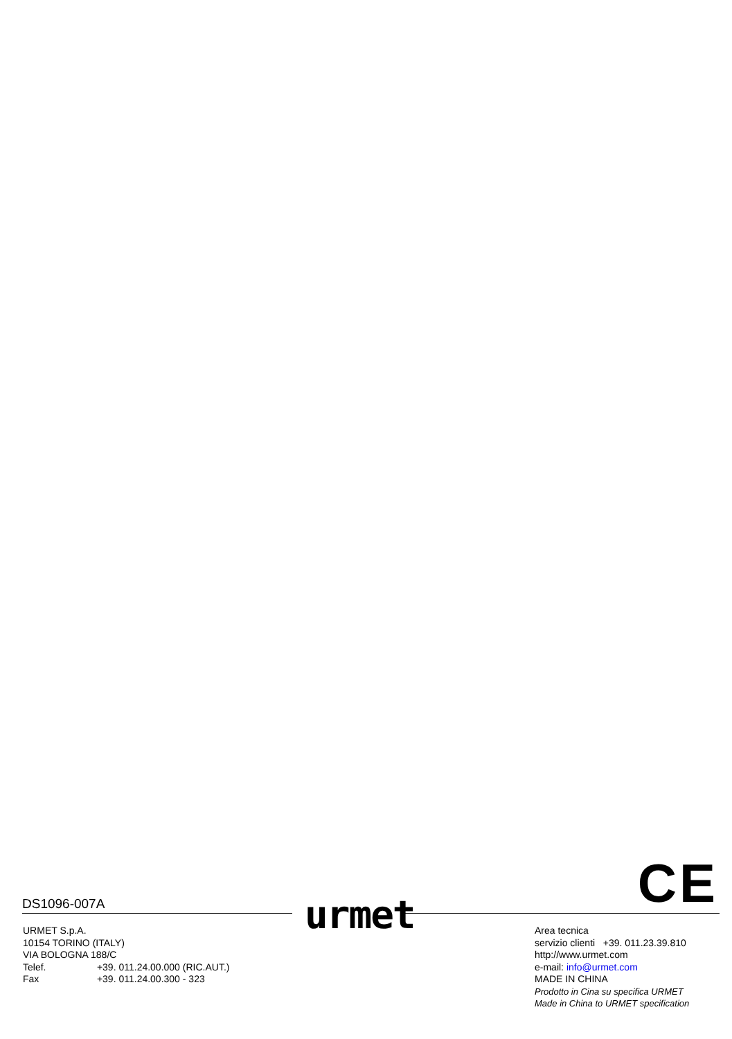CE DS1096-007A urmet
URMET S.p.A.
10154 TORINO (ITALY)
VIA BOLOGNA 188/C
Telef. +39. 011.24.00.000 (RIC.AUT.)
Fax +39. 011.24.00.300 - 323
Area tecnica
servizio clienti +39. 011.23.39.810
http://www.urmet.com
e-mail: info@urmet.com
MADE IN CHINA
Prodotto in Cina su specifica URMET
Made in China to URMET specification